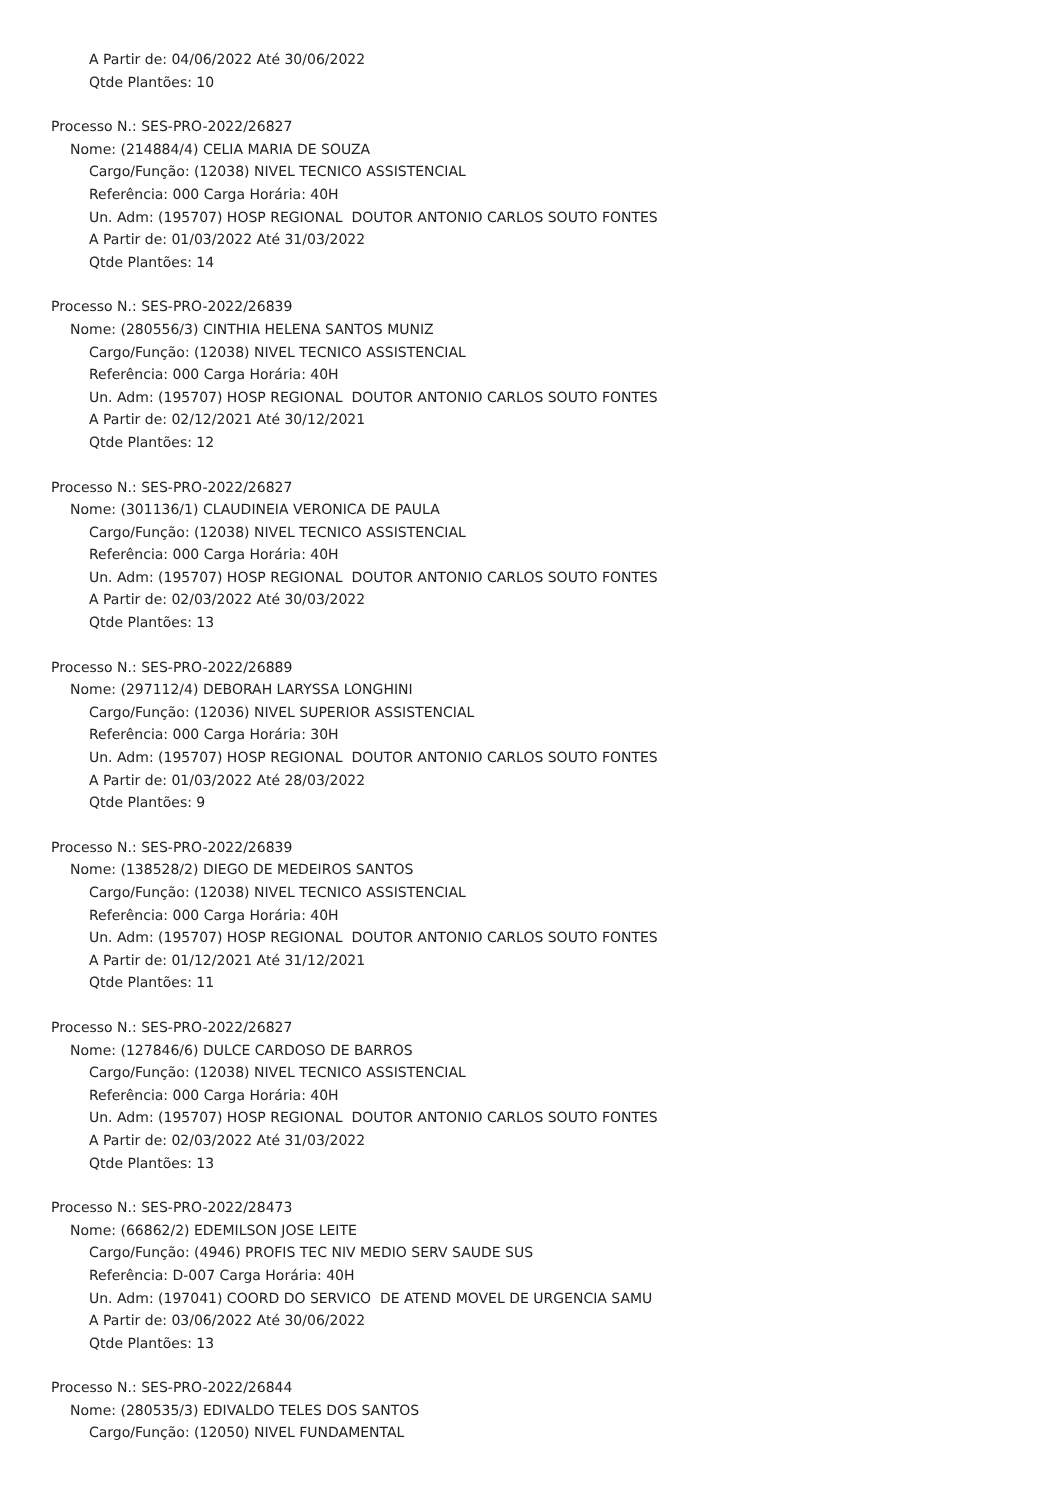A Partir de: 04/06/2022 Até 30/06/2022
Qtde Plantões: 10
Processo N.: SES-PRO-2022/26827
Nome: (214884/4) CELIA MARIA DE SOUZA
Cargo/Função: (12038) NIVEL TECNICO ASSISTENCIAL
Referência: 000 Carga Horária: 40H
Un. Adm: (195707) HOSP REGIONAL DOUTOR ANTONIO CARLOS SOUTO FONTES
A Partir de: 01/03/2022 Até 31/03/2022
Qtde Plantões: 14
Processo N.: SES-PRO-2022/26839
Nome: (280556/3) CINTHIA HELENA SANTOS MUNIZ
Cargo/Função: (12038) NIVEL TECNICO ASSISTENCIAL
Referência: 000 Carga Horária: 40H
Un. Adm: (195707) HOSP REGIONAL DOUTOR ANTONIO CARLOS SOUTO FONTES
A Partir de: 02/12/2021 Até 30/12/2021
Qtde Plantões: 12
Processo N.: SES-PRO-2022/26827
Nome: (301136/1) CLAUDINEIA VERONICA DE PAULA
Cargo/Função: (12038) NIVEL TECNICO ASSISTENCIAL
Referência: 000 Carga Horária: 40H
Un. Adm: (195707) HOSP REGIONAL DOUTOR ANTONIO CARLOS SOUTO FONTES
A Partir de: 02/03/2022 Até 30/03/2022
Qtde Plantões: 13
Processo N.: SES-PRO-2022/26889
Nome: (297112/4) DEBORAH LARYSSA LONGHINI
Cargo/Função: (12036) NIVEL SUPERIOR ASSISTENCIAL
Referência: 000 Carga Horária: 30H
Un. Adm: (195707) HOSP REGIONAL DOUTOR ANTONIO CARLOS SOUTO FONTES
A Partir de: 01/03/2022 Até 28/03/2022
Qtde Plantões: 9
Processo N.: SES-PRO-2022/26839
Nome: (138528/2) DIEGO DE MEDEIROS SANTOS
Cargo/Função: (12038) NIVEL TECNICO ASSISTENCIAL
Referência: 000 Carga Horária: 40H
Un. Adm: (195707) HOSP REGIONAL DOUTOR ANTONIO CARLOS SOUTO FONTES
A Partir de: 01/12/2021 Até 31/12/2021
Qtde Plantões: 11
Processo N.: SES-PRO-2022/26827
Nome: (127846/6) DULCE CARDOSO DE BARROS
Cargo/Função: (12038) NIVEL TECNICO ASSISTENCIAL
Referência: 000 Carga Horária: 40H
Un. Adm: (195707) HOSP REGIONAL DOUTOR ANTONIO CARLOS SOUTO FONTES
A Partir de: 02/03/2022 Até 31/03/2022
Qtde Plantões: 13
Processo N.: SES-PRO-2022/28473
Nome: (66862/2) EDEMILSON JOSE LEITE
Cargo/Função: (4946) PROFIS TEC NIV MEDIO SERV SAUDE SUS
Referência: D-007 Carga Horária: 40H
Un. Adm: (197041) COORD DO SERVICO DE ATEND MOVEL DE URGENCIA SAMU
A Partir de: 03/06/2022 Até 30/06/2022
Qtde Plantões: 13
Processo N.: SES-PRO-2022/26844
Nome: (280535/3) EDIVALDO TELES DOS SANTOS
Cargo/Função: (12050) NIVEL FUNDAMENTAL